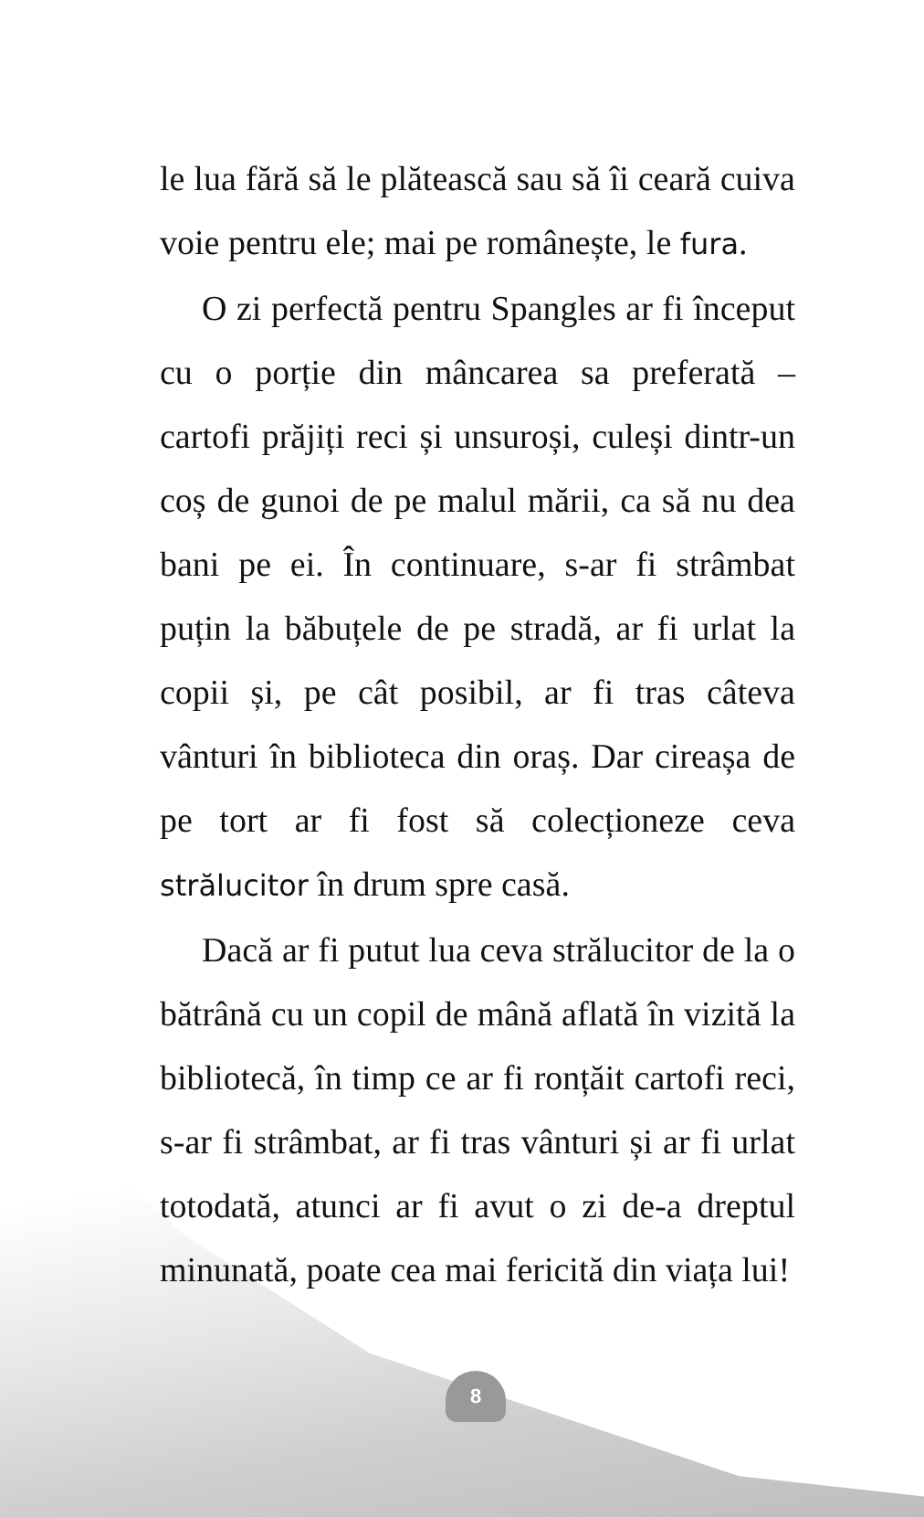le lua fără să le plătească sau să îi ceară cuiva voie pentru ele; mai pe românește, le fura.
O zi perfectă pentru Spangles ar fi început cu o porție din mâncarea sa preferată – cartofi prăjiți reci și unsuroși, culeși dintr-un coș de gunoi de pe malul mării, ca să nu dea bani pe ei. În continuare, s-ar fi strâmbat puțin la băbuțele de pe stradă, ar fi urlat la copii și, pe cât posibil, ar fi tras câteva vânturi în biblioteca din oraș. Dar cireașa de pe tort ar fi fost să colecționeze ceva strălucitor în drum spre casă.
Dacă ar fi putut lua ceva strălucitor de la o bătrână cu un copil de mână aflată în vizită la bibliotecă, în timp ce ar fi ronțăit cartofi reci, s-ar fi strâmbat, ar fi tras vânturi și ar fi urlat totodată, atunci ar fi avut o zi de-a dreptul minunată, poate cea mai fericită din viața lui!
8